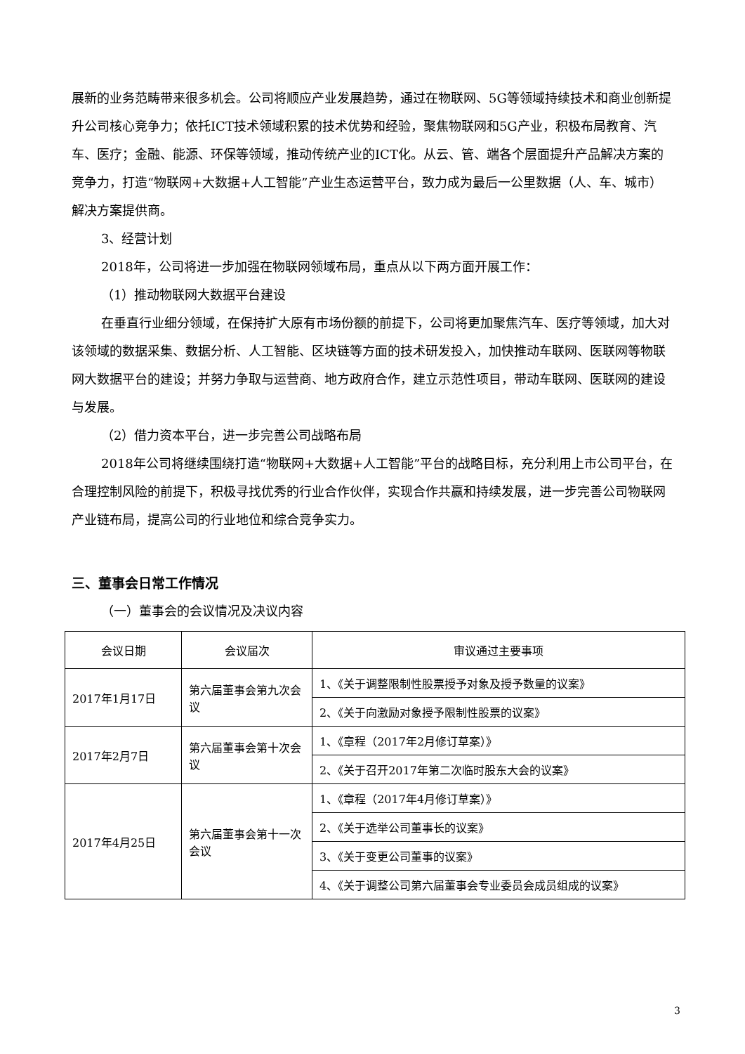展新的业务范畴带来很多机会。公司将顺应产业发展趋势，通过在物联网、5G等领域持续技术和商业创新提升公司核心竞争力；依托ICT技术领域积累的技术优势和经验，聚焦物联网和5G产业，积极布局教育、汽车、医疗；金融、能源、环保等领域，推动传统产业的ICT化。从云、管、端各个层面提升产品解决方案的竞争力，打造“物联网+大数据+人工智能”产业生态运营平台，致力成为最后一公里数据（人、车、城市）解决方案提供商。
3、经营计划
2018年，公司将进一步加强在物联网领域布局，重点从以下两方面开展工作：
（1）推动物联网大数据平台建设
在垂直行业细分领域，在保持扩大原有市场份额的前提下，公司将更加聚焦汽车、医疗等领域，加大对该领域的数据采集、数据分析、人工智能、区块链等方面的技术研发投入，加快推动车联网、医联网等物联网大数据平台的建设；并努力争取与运营商、地方政府合作，建立示范性项目，带动车联网、医联网的建设与发展。
（2）借力资本平台，进一步完善公司战略布局
2018年公司将继续围绕打造“物联网+大数据+人工智能”平台的战略目标，充分利用上市公司平台，在合理控制风险的前提下，积极寻找优秀的行业合作伙伴，实现合作共赢和持续发展，进一步完善公司物联网产业链布局，提高公司的行业地位和综合竞争实力。
三、董事会日常工作情况
（一）董事会的会议情况及决议内容
| 会议日期 | 会议届次 | 审议通过主要事项 |
| --- | --- | --- |
| 2017年1月17日 | 第六届董事会第九次会议 | 1、《关于调整限制性股票授予对象及授予数量的议案》 |
| | | 2、《关于向激励对象授予限制性股票的议案》 |
| 2017年2月7日 | 第六届董事会第十次会议 | 1、《章程（2017年2月修订草案）》 |
| | | 2、《关于召开2017年第二次临时股东大会的议案》 |
| 2017年4月25日 | 第六届董事会第十一次会议 | 1、《章程（2017年4月修订草案）》 |
| | | 2、《关于选举公司董事长的议案》 |
| | | 3、《关于变更公司董事的议案》 |
| | | 4、《关于调整公司第六届董事会专业委员会成员组成的议案》 |
3